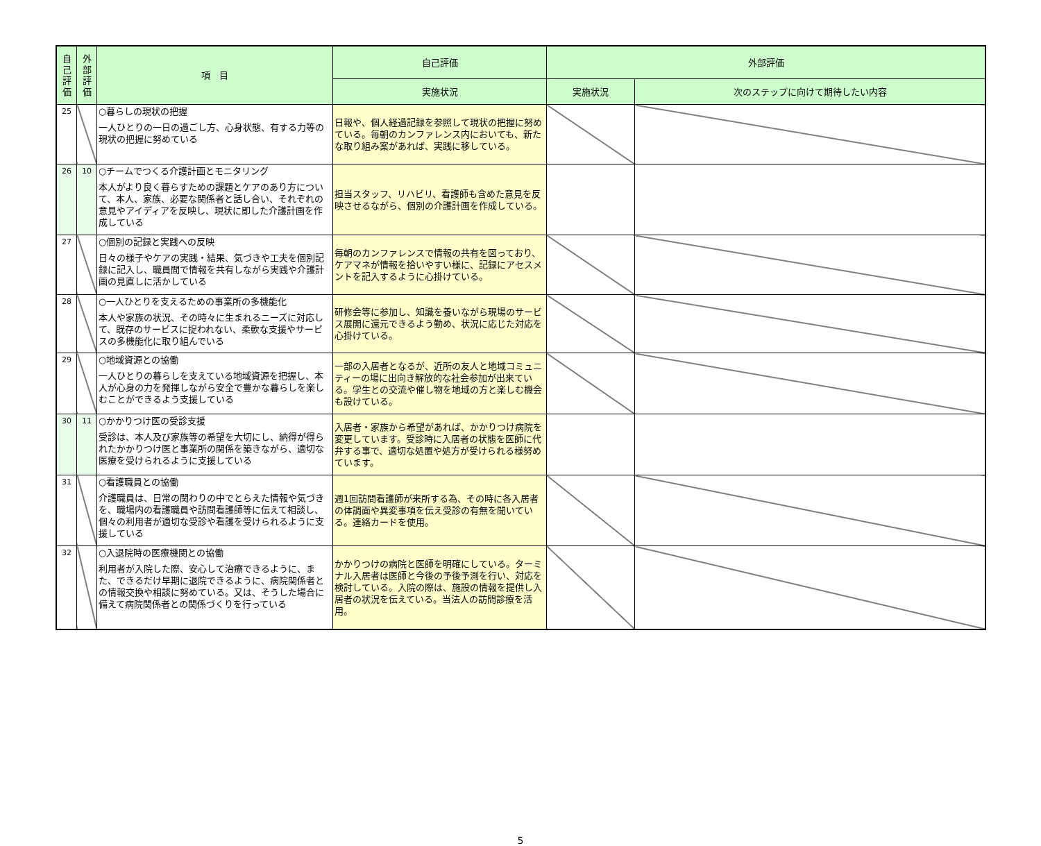| 自己評価 | 外部評価 | 項 目 | 自己評価 | 外部評価 | |
| --- | --- | --- | --- | --- | --- |
| | | | 実施状況 | 実施状況 | 次のステップに向けて期待したい内容 |
| 25 | | ○暮らしの現状の把握 一人ひとりの一日の過ごし方、心身状態、有する力等の現状の把握に努めている | 日報や、個人経過記録を参照して現状の把握に努めている。毎朝のカンファレンス内においても、新たな取り組み案があれば、実践に移している。 | | |
| 26 | 10 | ○チームでつくる介護計画とモニタリング 本人がより良く暮らすための課題とケアのあり方について、本人、家族、必要な関係者と話し合い、それぞれの意見やアイディアを反映し、現状に即した介護計画を作成している | 担当スタッフ、リハビリ、看護師も含めた意見を反映させるながら、個別の介護計画を作成している。 | | |
| 27 | | ○個別の記録と実践への反映 日々の様子やケアの実践・結果、気づきや工夫を個別記録に記入し、職員間で情報を共有しながら実践や介護計画の見直しに活かしている | 毎朝のカンファレンスで情報の共有を図っており、ケアマネが情報を拾いやすい様に、記録にアセスメントを記入するように心掛けている。 | | |
| 28 | | ○一人ひとりを支えるための事業所の多機能化 本人や家族の状況、その時々に生まれるニーズに対応して、既存のサービスに捉われない、柔軟な支援やサービスの多機能化に取り組んでいる | 研修会等に参加し、知識を養いながら現場のサービス展開に還元できるよう勤め、状況に応じた対応を心掛けている。 | | |
| 29 | | ○地域資源との協働 一人ひとりの暮らしを支えている地域資源を把握し、本人が心身の力を発揮しながら安全で豊かな暮らしを楽しむことができるよう支援している | 一部の入居者となるが、近所の友人と地域コミュニティーの場に出向き解放的な社会参加が出来ている。学生との交流や催し物を地域の方と楽しむ機会も設けている。 | | |
| 30 | 11 | ○かかりつけ医の受診支援 受診は、本人及び家族等の希望を大切にし、納得が得られたかかりつけ医と事業所の関係を築きながら、適切な医療を受けられるように支援している | 入居者・家族から希望があれば、かかりつけ病院を変更しています。受診時に入居者の状態を医師に代弁する事で、適切な処置や処方が受けられる様努めています。 | | |
| 31 | | ○看護職員との協働 介護職員は、日常の関わりの中でとらえた情報や気づきを、職場内の看護職員や訪問看護師等に伝えて相談し、個々の利用者が適切な受診や看護を受けられるように支援している | 週1回訪問看護師が来所する為、その時に各入居者の体調面や異変事項を伝え受診の有無を聞いている。連絡カードを使用。 | | |
| 32 | | ○入退院時の医療機関との協働 利用者が入院した際、安心して治療できるように、また、できるだけ早期に退院できるように、病院関係者との情報交換や相談に努めている。又は、そうした場合に備えて病院関係者との関係づくりを行っている | かかりつけの病院と医師を明確にしている。ターミナル入居者は医師と今後の予後予測を行い、対応を検討している。入院の際は、施設の情報を提供し入居者の状況を伝えている。当法人の訪問診療を活用。 | | |
5